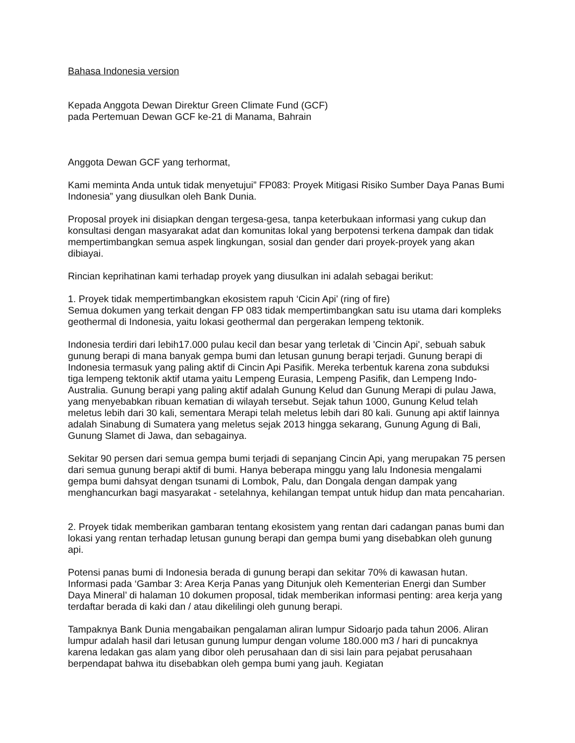Bahasa Indonesia version
Kepada Anggota Dewan Direktur Green Climate Fund (GCF)
pada Pertemuan Dewan GCF ke-21 di Manama, Bahrain
Anggota Dewan GCF yang terhormat,
Kami meminta Anda untuk tidak menyetujui” FP083: Proyek Mitigasi Risiko Sumber Daya Panas Bumi Indonesia” yang diusulkan oleh Bank Dunia.
Proposal proyek ini disiapkan dengan tergesa-gesa, tanpa keterbukaan informasi yang cukup dan konsultasi dengan masyarakat adat dan komunitas lokal yang berpotensi terkena dampak dan tidak mempertimbangkan semua aspek lingkungan, sosial dan gender dari proyek-proyek yang akan dibiayai.
Rincian keprihatinan kami terhadap proyek yang diusulkan ini adalah sebagai berikut:
1. Proyek tidak mempertimbangkan ekosistem rapuh ‘Cicin Api’ (ring of fire)
Semua dokumen yang terkait dengan FP 083 tidak mempertimbangkan satu isu utama dari kompleks geothermal di Indonesia, yaitu lokasi geothermal dan pergerakan lempeng tektonik.
Indonesia terdiri dari lebih17.000 pulau kecil dan besar yang terletak di 'Cincin Api', sebuah sabuk gunung berapi di mana banyak gempa bumi dan letusan gunung berapi terjadi. Gunung berapi di Indonesia termasuk yang paling aktif di Cincin Api Pasifik. Mereka terbentuk karena zona subduksi tiga lempeng tektonik aktif utama yaitu Lempeng Eurasia, Lempeng Pasifik, dan Lempeng Indo-Australia. Gunung berapi yang paling aktif adalah Gunung Kelud dan Gunung Merapi di pulau Jawa, yang menyebabkan ribuan kematian di wilayah tersebut. Sejak tahun 1000, Gunung Kelud telah meletus lebih dari 30 kali, sementara Merapi telah meletus lebih dari 80 kali. Gunung api aktif lainnya adalah Sinabung di Sumatera yang meletus sejak 2013 hingga sekarang, Gunung Agung di Bali, Gunung Slamet di Jawa, dan sebagainya.
Sekitar 90 persen dari semua gempa bumi terjadi di sepanjang Cincin Api, yang merupakan 75 persen dari semua gunung berapi aktif di bumi. Hanya beberapa minggu yang lalu Indonesia mengalami gempa bumi dahsyat dengan tsunami di Lombok, Palu, dan Dongala dengan dampak yang menghancurkan bagi masyarakat - setelahnya, kehilangan tempat untuk hidup dan mata pencaharian.
2. Proyek tidak memberikan gambaran tentang ekosistem yang rentan dari cadangan panas bumi dan lokasi yang rentan terhadap letusan gunung berapi dan gempa bumi yang disebabkan oleh gunung api.
Potensi panas bumi di Indonesia berada di gunung berapi dan sekitar 70% di kawasan hutan. Informasi pada ‘Gambar 3: Area Kerja Panas yang Ditunjuk oleh Kementerian Energi dan Sumber Daya Mineral’ di halaman 10 dokumen proposal, tidak memberikan informasi penting: area kerja yang terdaftar berada di kaki dan / atau dikelilingi oleh gunung berapi.
Tampaknya Bank Dunia mengabaikan pengalaman aliran lumpur Sidoarjo pada tahun 2006. Aliran lumpur adalah hasil dari letusan gunung lumpur dengan volume 180.000 m3 / hari di puncaknya karena ledakan gas alam yang dibor oleh perusahaan dan di sisi lain para pejabat perusahaan berpendapat bahwa itu disebabkan oleh gempa bumi yang jauh. Kegiatan